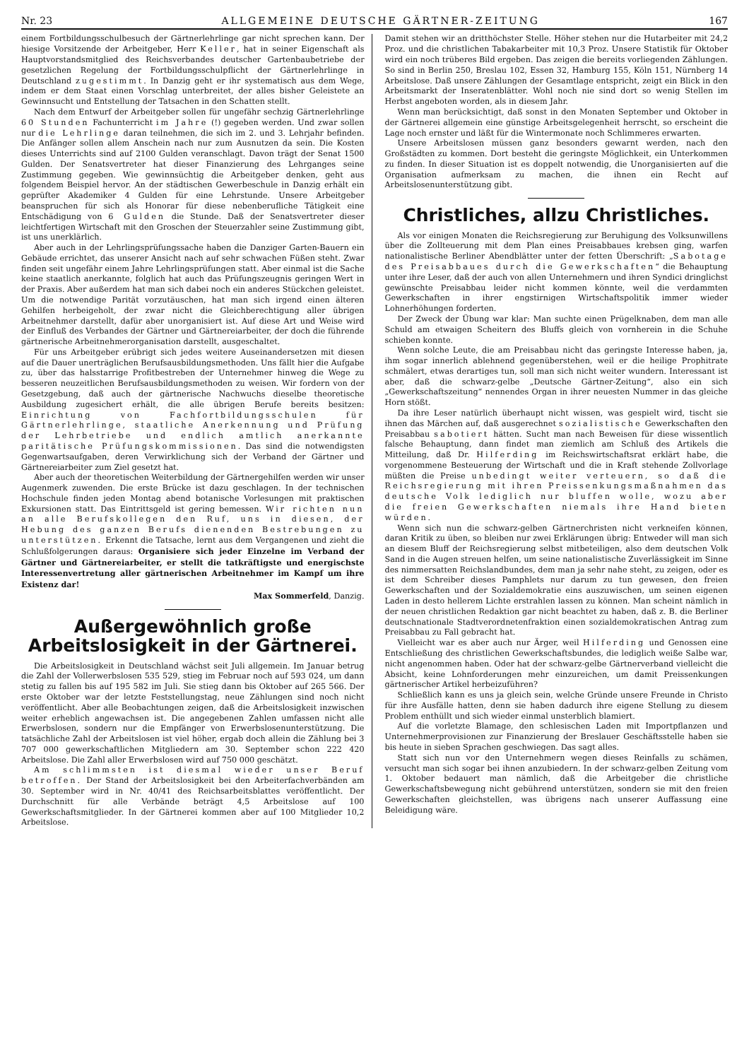Nr. 23 ALLGEMEINE DEUTSCHE GÄRTNER-ZEITUNG 167
einem Fortbildungsschulbesuch der Gärtnerlehrlinge gar nicht sprechen kann. Der hiesige Vorsitzende der Arbeitgeber, Herr Keller, hat in seiner Eigenschaft als Hauptvorstandsmitglied des Reichsverbandes deutscher Gartenbaubetriebe der gesetzlichen Regelung der Fortbildungsschulpflicht der Gärtnerlehrlinge in Deutschland zugestimmt. In Danzig geht er ihr systematisch aus dem Wege, indem er dem Staat einen Vorschlag unterbreitet, der alles bisher Geleistete an Gewinnsucht und Entstellung der Tatsachen in den Schatten stellt.
Nach dem Entwurf der Arbeitgeber sollen für ungefähr sechzig Gärtnerlehrlinge 60 Stunden Fachunterricht im Jahre (!) gegeben werden. Und zwar sollen nur die Lehrlinge daran teilnehmen, die sich im 2. und 3. Lehrjahr befinden. Die Anfänger sollen allem Anschein nach nur zum Ausnutzen da sein. Die Kosten dieses Unterrichts sind auf 2100 Gulden veranschlagt. Davon trägt der Senat 1500 Gulden. Der Senatsvertreter hat dieser Finanzierung des Lehrganges seine Zustimmung gegeben. Wie gewinnsüchtig die Arbeitgeber denken, geht aus folgendem Beispiel hervor. An der städtischen Gewerbeschule in Danzig erhält ein geprüfter Akademiker 4 Gulden für eine Lehrstunde. Unsere Arbeitgeber beanspruchen für sich als Honorar für diese nebenberufliche Tätigkeit eine Entschädigung von 6 Gulden die Stunde. Daß der Senatsvertreter dieser leichtfertigen Wirtschaft mit den Groschen der Steuerzahler seine Zustimmung gibt, ist uns unerklärlich.
Aber auch in der Lehrlingsprüfungssache haben die Danziger Garten-Bauern ein Gebäude errichtet, das unserer Ansicht nach auf sehr schwachen Füßen steht. Zwar finden seit ungefähr einem Jahre Lehrlingsprüfungen statt. Aber einmal ist die Sache keine staatlich anerkannte, folglich hat auch das Prüfungszeugnis geringen Wert in der Praxis. Aber außerdem hat man sich dabei noch ein anderes Stückchen geleistet. Um die notwendige Parität vorzutäuschen, hat man sich irgend einen älteren Gehilfen herbeigeholt, der zwar nicht die Gleichberechtigung aller übrigen Arbeitnehmer darstellt, dafür aber unorganisiert ist. Auf diese Art und Weise wird der Einfluß des Verbandes der Gärtner und Gärtnereiarbeiter, der doch die führende gärtnerische Arbeitnehmerorganisation darstellt, ausgeschaltet.
Für uns Arbeitgeber erübrigt sich jedes weitere Auseinandersetzen mit diesen auf die Dauer unerträglichen Berufsausbildungsmethoden. Uns fällt hier die Aufgabe zu, über das halsstarrige Profitbestreben der Unternehmer hinweg die Wege zu besseren neuzeitlichen Berufsausbildungsmethoden zu weisen. Wir fordern von der Gesetzgebung, daß auch der gärtnerische Nachwuchs dieselbe theoretische Ausbildung zugesichert erhält, die alle übrigen Berufe bereits besitzen: Einrichtung von Fachfortbildungsschulen für Gärtnerlehrlinge, staatliche Anerkennung und Prüfung der Lehrbetriebe und endlich amtlich anerkannte paritätische Prüfungskommissionen. Das sind die notwendigsten Gegenwartsaufgaben, deren Verwirklichung sich der Verband der Gärtner und Gärtnereiarbeiter zum Ziel gesetzt hat.
Aber auch der theoretischen Weiterbildung der Gärtnergehilfen werden wir unser Augenmerk zuwenden. Die erste Brücke ist dazu geschlagen. In der technischen Hochschule finden jeden Montag abend botanische Vorlesungen mit praktischen Exkursionen statt. Das Eintrittsgeld ist gering bemessen. Wir richten nun an alle Berufskollegen den Ruf, uns in diesen, der Hebung des ganzen Berufs dienenden Bestrebungen zu unterstützen. Erkennt die Tatsache, lernt aus dem Vergangenen und zieht die Schlußfolgerungen daraus: Organisiere sich jeder Einzelne im Verband der Gärtner und Gärtnereiarbeiter, er stellt die tatkräftigste und energischste Interessenvertretung aller gärtnerischen Arbeitnehmer im Kampf um ihre Existenz dar!
Max Sommerfeld, Danzig.
Außergewöhnlich große Arbeitslosigkeit in der Gärtnerei.
Die Arbeitslosigkeit in Deutschland wächst seit Juli allgemein. Im Januar betrug die Zahl der Vollerwerbslosen 535 529, stieg im Februar noch auf 593 024, um dann stetig zu fallen bis auf 195 582 im Juli. Sie stieg dann bis Oktober auf 265 566. Der erste Oktober war der letzte Feststellungstag, neue Zählungen sind noch nicht veröffentlicht. Aber alle Beobachtungen zeigen, daß die Arbeitslosigkeit inzwischen weiter erheblich angewachsen ist. Die angegebenen Zahlen umfassen nicht alle Erwerbslosen, sondern nur die Empfänger von Erwerbslosenunterstützung. Die tatsächliche Zahl der Arbeitslosen ist viel höher, ergab doch allein die Zählung bei 3 707 000 gewerkschaftlichen Mitgliedern am 30. September schon 222 420 Arbeitslose. Die Zahl aller Erwerbslosen wird auf 750 000 geschätzt.
Am schlimmsten ist diesmal wieder unser Beruf betroffen. Der Stand der Arbeitslosigkeit bei den Arbeiterfachverbänden am 30. September wird in Nr. 40/41 des Reichsarbeitsblattes veröffentlicht. Der Durchschnitt für alle Verbände beträgt 4,5 Arbeitslose auf 100 Gewerkschaftsmitglieder. In der Gärtnerei kommen aber auf 100 Mitglieder 10,2 Arbeitslose.
Damit stehen wir an dritthöchster Stelle. Höher stehen nur die Hutarbeiter mit 24,2 Proz. und die christlichen Tabakarbeiter mit 10,3 Proz. Unsere Statistik für Oktober wird ein noch trüberes Bild ergeben. Das zeigen die bereits vorliegenden Zählungen. So sind in Berlin 250, Breslau 102, Essen 32, Hamburg 155, Köln 151, Nürnberg 14 Arbeitslose. Daß unsere Zählungen der Gesamtlage entspricht, zeigt ein Blick in den Arbeitsmarkt der Inseratenblätter. Wohl noch nie sind dort so wenig Stellen im Herbst angeboten worden, als in diesem Jahr.
Wenn man berücksichtigt, daß sonst in den Monaten September und Oktober in der Gärtnerei allgemein eine günstige Arbeitsgelegenheit herrscht, so erscheint die Lage noch ernster und läßt für die Wintermonate noch Schlimmeres erwarten.
Unsere Arbeitslosen müssen ganz besonders gewarnt werden, nach den Großstädten zu kommen. Dort besteht die geringste Möglichkeit, ein Unterkommen zu finden. In dieser Situation ist es doppelt notwendig, die Unorganisierten auf die Organisation aufmerksam zu machen, die ihnen ein Recht auf Arbeitslosenunterstützung gibt.
Christliches, allzu Christliches.
Als vor einigen Monaten die Reichsregierung zur Beruhigung des Volksunwillens über die Zollteuerung mit dem Plan eines Preisabbaues krebsen ging, warfen nationalistische Berliner Abendblätter unter der fetten Überschrift: „Sabotage des Preisabbaues durch die Gewerkschaften“ die Behauptung unter ihre Leser, daß der auch von allen Unternehmern und ihren Syndici dringlichst gewünschte Preisabbau leider nicht kommen könnte, weil die verdammten Gewerkschaften in ihrer engstirnigen Wirtschaftspolitik immer wieder Lohnerhöhungen forderten.
Der Zweck der Übung war klar: Man suchte einen Prügelknaben, dem man alle Schuld am etwaigen Scheitern des Bluffs gleich von vornherein in die Schuhe schieben konnte.
Wenn solche Leute, die am Preisabbau nicht das geringste Interesse haben, ja, ihm sogar innerlich ablehnend gegenüberstehen, weil er die heilige Prophitrate schmälert, etwas derartiges tun, soll man sich nicht weiter wundern. Interessant ist aber, daß die schwarz-gelbe „Deutsche Gärtner-Zeitung“, also ein sich „Gewerkschaftszeitung“ nennendes Organ in ihrer neuesten Nummer in das gleiche Horn stößt.
Da ihre Leser natürlich überhaupt nicht wissen, was gespielt wird, tischt sie ihnen das Märchen auf, daß ausgerechnet sozialistische Gewerkschaften den Preisabbau sabotiert hätten. Sucht man nach Beweisen für diese wissentlich falsche Behauptung, dann findet man ziemlich am Schluß des Artikels die Mitteilung, daß Dr. Hilferding im Reichswirtschaftsrat erklärt habe, die vorgenommene Besteuerung der Wirtschaft und die in Kraft stehende Zollvorlage müßten die Preise unbedingt weiter verteuern, so daß die Reichsregierung mit ihren Preissenkungsmaßnahmen das deutsche Volk lediglich nur bluffen wolle, wozu aber die freien Gewerkschaften niemals ihre Hand bieten würden.
Wenn sich nun die schwarz-gelben Gärtnerchristen nicht verkneifen können, daran Kritik zu üben, so bleiben nur zwei Erklärungen übrig: Entweder will man sich an diesem Bluff der Reichsregierung selbst mitbeteiligen, also dem deutschen Volk Sand in die Augen streuen helfen, um seine nationalistische Zuverlässigkeit im Sinne des nimmersatten Reichslandbundes, dem man ja sehr nahe steht, zu zeigen, oder es ist dem Schreiber dieses Pamphlets nur darum zu tun gewesen, den freien Gewerkschaften und der Sozialdemokratie eins auszuwischen, um seinen eigenen Laden in desto hellerem Lichte erstrahlen lassen zu können. Man scheint nämlich in der neuen christlichen Redaktion gar nicht beachtet zu haben, daß z. B. die Berliner deutschnationale Stadtverordnetenfraktion einen sozialdemokratischen Antrag zum Preisabbau zu Fall gebracht hat.
Vielleicht war es aber auch nur Ärger, weil Hilferding und Genossen eine Entschließung des christlichen Gewerkschaftsbundes, die lediglich weiße Salbe war, nicht angenommen haben. Oder hat der schwarz-gelbe Gärtnerverband vielleicht die Absicht, keine Lohnforderungen mehr einzureichen, um damit Preissenkungen gärtnerischer Artikel herbeizuführen?
Schließlich kann es uns ja gleich sein, welche Gründe unsere Freunde in Christo für ihre Ausfälle hatten, denn sie haben dadurch ihre eigene Stellung zu diesem Problem enthüllt und sich wieder einmal unsterblich blamiert.
Auf die vorletzte Blamage, den schlesischen Laden mit Importpflanzen und Unternehmerprovisionen zur Finanzierung der Breslauer Geschäftsstelle haben sie bis heute in sieben Sprachen geschwiegen. Das sagt alles.
Statt sich nun vor den Unternehmern wegen dieses Reinfalls zu schämen, versucht man sich sogar bei ihnen anzubiedern. In der schwarz-gelben Zeitung vom 1. Oktober bedauert man nämlich, daß die Arbeitgeber die christliche Gewerkschaftsbewegung nicht gebührend unterstützen, sondern sie mit den freien Gewerkschaften gleichstellen, was übrigens nach unserer Auffassung eine Beleidigung wäre.